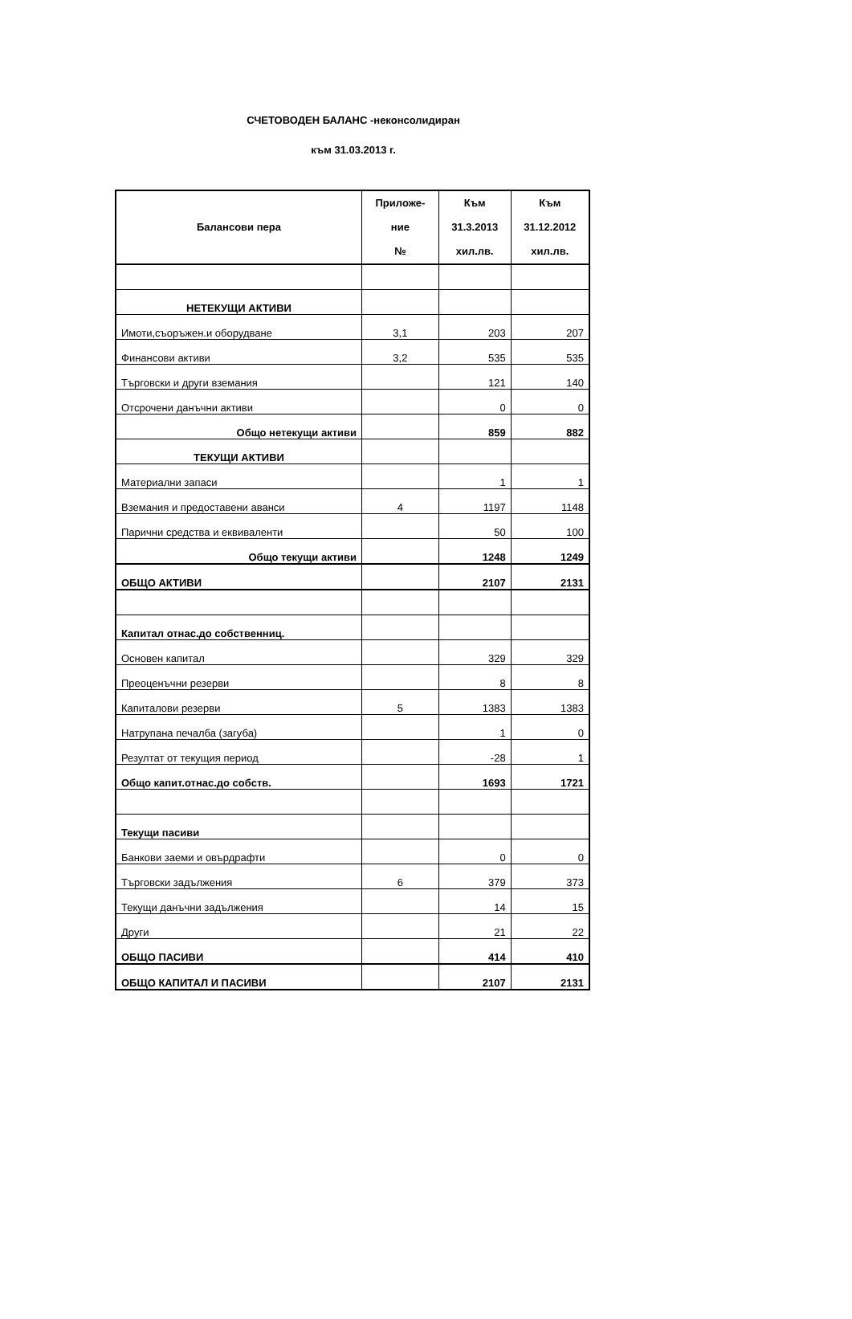СЧЕТОВОДЕН БАЛАНС -неконсолидиран
към 31.03.2013 г.
| Балансови пера | Приложе- ние № | Към 31.3.2013 хил.лв. | Към 31.12.2012 хил.лв. |
| --- | --- | --- | --- |
| НЕТЕКУЩИ АКТИВИ | | | |
| Имоти,съоръжен.и оборудване | 3,1 | 203 | 207 |
| Финансови активи | 3,2 | 535 | 535 |
| Търговски и други вземания | | 121 | 140 |
| Отсрочени данъчни активи | | 0 | 0 |
| Общо нетекущи активи | | 859 | 882 |
| ТЕКУЩИ АКТИВИ | | | |
| Материални запаси | | 1 | 1 |
| Вземания и предоставени аванси | 4 | 1197 | 1148 |
| Парични средства и еквиваленти | | 50 | 100 |
| Общо текущи активи | | 1248 | 1249 |
| ОБЩО АКТИВИ | | 2107 | 2131 |
| Капитал отнас.до собственниц. | | | |
| Основен капитал | | 329 | 329 |
| Преоценъчни резерви | | 8 | 8 |
| Капиталови резерви | 5 | 1383 | 1383 |
| Натрупана печалба (загуба) | | 1 | 0 |
| Резултат от текущия период | | -28 | 1 |
| Общо капит.отнас.до собств. | | 1693 | 1721 |
| Текущи пасиви | | | |
| Банкови заеми и овърдрафти | | 0 | 0 |
| Търговски задължения | 6 | 379 | 373 |
| Текущи данъчни задължения | | 14 | 15 |
| Други | | 21 | 22 |
| ОБЩО ПАСИВИ | | 414 | 410 |
| ОБЩО КАПИТАЛ И ПАСИВИ | | 2107 | 2131 |